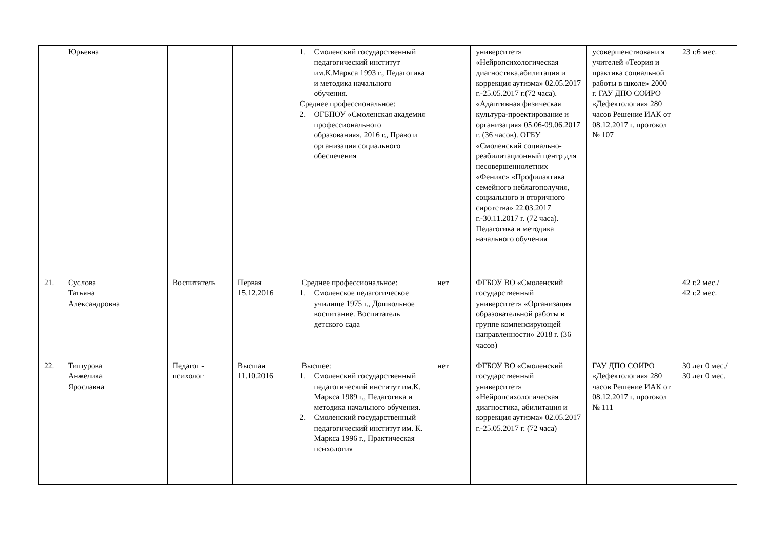| | Юрьевна | | | 1. Смоленский государственный педагогический институт им.К.Маркса 1993 г., Педагогика и методика начального обучения. Среднее профессиональное: 2. ОГБПОУ «Смоленская академия профессионального образования», 2016 г., Право и организация социального обеспечения | | университет» «Нейропсихологическая диагностика,абилитация и коррекция аутизма» 02.05.2017 г.-25.05.2017 г.(72 часа). «Адаптивная физическая культура-проектирование и организация» 05.06-09.06.2017 г. (36 часов). ОГБУ «Смоленский социально-реабилитационный центр для несовершеннолетних «Феникс» «Профилактика семейного неблагополучия, социального и вторичного сиротства» 22.03.2017 г.-30.11.2017 г. (72 часа). Педагогика и методика начального обучения | усовершенствовани я учителей «Теория и практика социальной работы в школе» 2000 г. ГАУ ДПО СОИРО «Дефектология» 280 часов Решение ИАК от 08.12.2017 г. протокол № 107 | 23 г.6 мес. |
| 21. | Суслова Татьяна Александровна | Воспитатель | Первая 15.12.2016 | Среднее профессиональное: 1. Смоленское педагогическое училище 1975 г., Дошкольное воспитание. Воспитатель детского сада | нет | ФГБОУ ВО «Смоленский государственный университет» «Организация образовательной работы в группе компенсирующей направленности» 2018 г. (36 часов) | | 42 г.2 мес./ 42 г.2 мес. |
| 22. | Тишурова Анжелика Ярославна | Педагог - психолог | Высшая 11.10.2016 | Высшее: 1. Смоленский государственный педагогический институт им.К. Маркса 1989 г., Педагогика и методика начального обучения. 2. Смоленский государственный педагогический институт им. К. Маркса 1996 г., Практическая психология | нет | ФГБОУ ВО «Смоленский государственный университет» «Нейропсихологическая диагностика, абилитация и коррекция аутизма» 02.05.2017 г.-25.05.2017 г. (72 часа) | ГАУ ДПО СОИРО «Дефектология» 280 часов Решение ИАК от 08.12.2017 г. протокол № 111 | 30 лет 0 мес./ 30 лет 0 мес. |